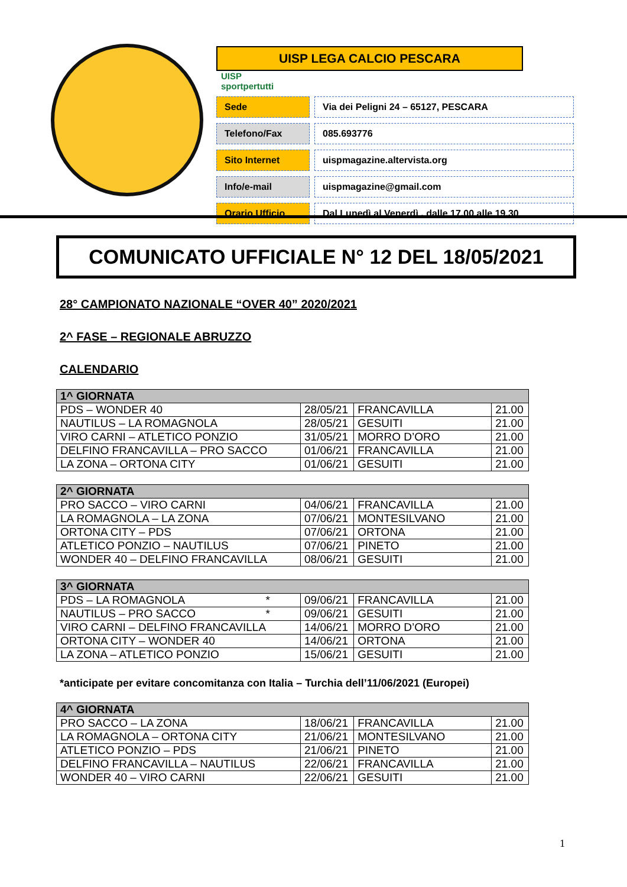UISP LEGA CALCIO PESCARA UISP
sportpertutti
Sede Via dei Peligni 24 – 65127, PESCARA
Telefono/Fax 085.693776
Sito Internet uispmagazine.altervista.org
Info/e-mail uispmagazine@gmail.com
Orario Ufficio
Dal Lunedì al Venerdì , dalle 17.00 alle 19.30
COMUNICATO UFFICIALE N° 12 DEL 18/05/2021
28° CAMPIONATO NAZIONALE “OVER 40” 2020/2021
2^ FASE – REGIONALE ABRUZZO
CALENDARIO
| 1^ GIORNATA | | | |
| --- | --- | --- | --- |
| PDS – WONDER 40 | 28/05/21 | FRANCAVILLA | 21.00 |
| NAUTILUS – LA ROMAGNOLA | 28/05/21 | GESUITI | 21.00 |
| VIRO CARNI – ATLETICO PONZIO | 31/05/21 | MORRO D’ORO | 21.00 |
| DELFINO FRANCAVILLA – PRO SACCO | 01/06/21 | FRANCAVILLA | 21.00 |
| LA ZONA – ORTONA CITY | 01/06/21 | GESUITI | 21.00 |
| 2^ GIORNATA | | | |
| --- | --- | --- | --- |
| PRO SACCO – VIRO CARNI | 04/06/21 | FRANCAVILLA | 21.00 |
| LA ROMAGNOLA – LA ZONA | 07/06/21 | MONTESILVANO | 21.00 |
| ORTONA CITY – PDS | 07/06/21 | ORTONA | 21.00 |
| ATLETICO PONZIO – NAUTILUS | 07/06/21 | PINETO | 21.00 |
| WONDER 40 – DELFINO FRANCAVILLA | 08/06/21 | GESUITI | 21.00 |
| 3^ GIORNATA | | | |
| --- | --- | --- | --- |
| PDS – LA ROMAGNOLA * | 09/06/21 | FRANCAVILLA | 21.00 |
| NAUTILUS – PRO SACCO * | 09/06/21 | GESUITI | 21.00 |
| VIRO CARNI – DELFINO FRANCAVILLA | 14/06/21 | MORRO D’ORO | 21.00 |
| ORTONA CITY – WONDER 40 | 14/06/21 | ORTONA | 21.00 |
| LA ZONA – ATLETICO PONZIO | 15/06/21 | GESUITI | 21.00 |
*anticipate per evitare concomitanza con Italia – Turchia dell’11/06/2021 (Europei)
| 4^ GIORNATA | | | |
| --- | --- | --- | --- |
| PRO SACCO – LA ZONA | 18/06/21 | FRANCAVILLA | 21.00 |
| LA ROMAGNOLA – ORTONA CITY | 21/06/21 | MONTESILVANO | 21.00 |
| ATLETICO PONZIO – PDS | 21/06/21 | PINETO | 21.00 |
| DELFINO FRANCAVILLA – NAUTILUS | 22/06/21 | FRANCAVILLA | 21.00 |
| WONDER 40 – VIRO CARNI | 22/06/21 | GESUITI | 21.00 |
1